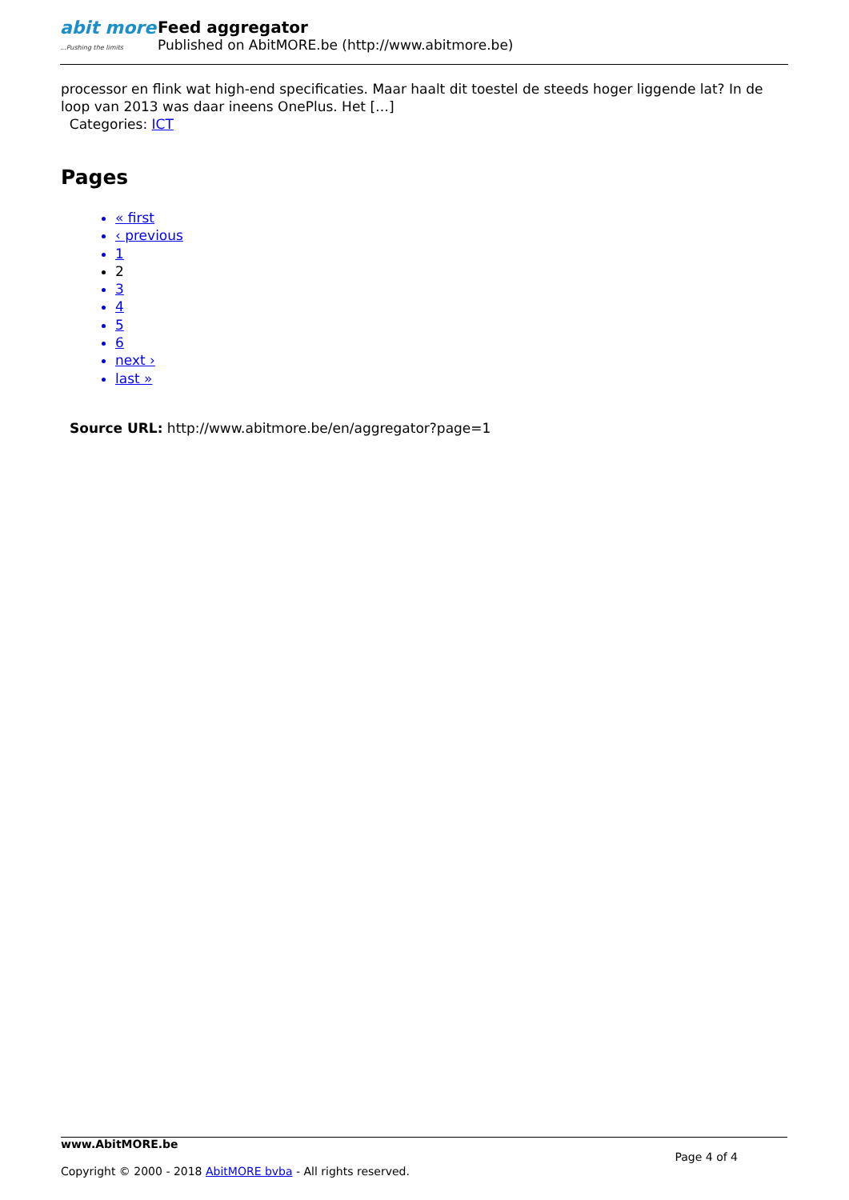abit more...Pushing the limits
Feed aggregator
Published on AbitMORE.be (http://www.abitmore.be)
processor en flink wat high-end specificaties. Maar haalt dit toestel de steeds hoger liggende lat? In de loop van 2013 was daar ineens OnePlus. Het […]
Categories: ICT
Pages
« first
‹ previous
1
2
3
4
5
6
next ›
last »
Source URL: http://www.abitmore.be/en/aggregator?page=1
www.AbitMORE.be
Page 4 of 4
Copyright © 2000 - 2018 AbitMORE bvba - All rights reserved.